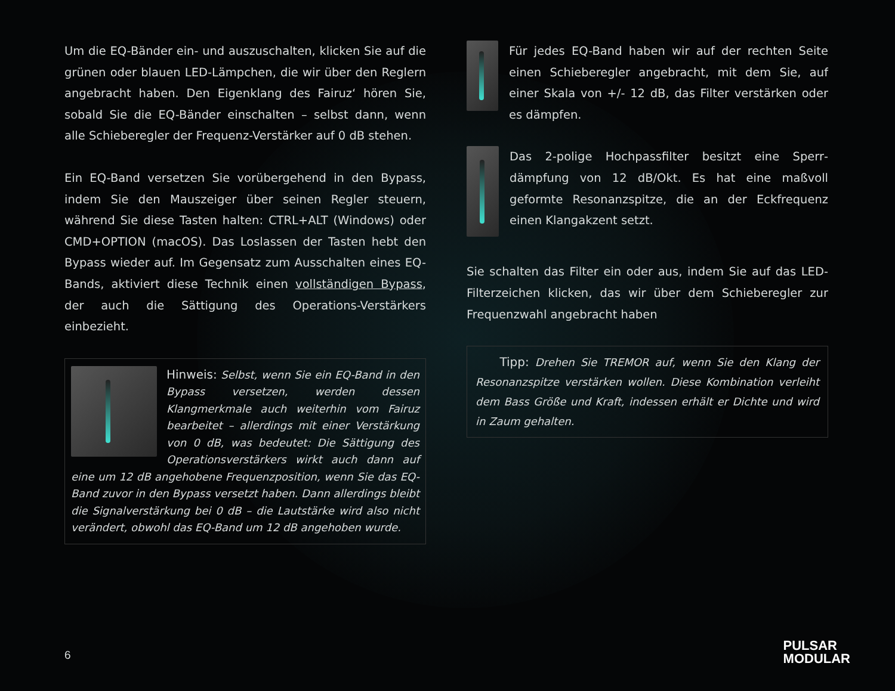Um die EQ-Bänder ein- und auszuschalten, klicken Sie auf die grünen oder blauen LED-Lämpchen, die wir über den Reglern angebracht haben. Den Eigenklang des Fairuz‘ hören Sie, sobald Sie die EQ-Bänder einschalten – selbst dann, wenn alle Schieberegler der Frequenz-Verstärker auf 0 dB stehen.
Ein EQ-Band versetzen Sie vorübergehend in den Bypass, indem Sie den Mauszeiger über seinen Regler steuern, während Sie diese Tasten halten: CTRL+ALT (Windows) oder CMD+OPTION (macOS). Das Loslassen der Tasten hebt den Bypass wieder auf. Im Gegensatz zum Ausschalten eines EQ-Bands, aktiviert diese Technik einen vollständigen Bypass, der auch die Sättigung des Operations-Verstärkers einbezieht.
Hinweis: Selbst, wenn Sie ein EQ-Band in den Bypass versetzen, werden dessen Klangmerkmale auch weiterhin vom Fairuz bearbeitet – allerdings mit einer Verstärkung von 0 dB, was bedeutet: Die Sättigung des Operationsverstärkers wirkt auch dann auf eine um 12 dB angehobene Frequenzposition, wenn Sie das EQ-Band zuvor in den Bypass versetzt haben. Dann allerdings bleibt die Signalverstärkung bei 0 dB – die Lautstärke wird also nicht verändert, obwohl das EQ-Band um 12 dB angehoben wurde.
Für jedes EQ-Band haben wir auf der rechten Seite einen Schieberegler angebracht, mit dem Sie, auf einer Skala von +/- 12 dB, das Filter verstärken oder es dämpfen.
Das 2-polige Hochpassfilter besitzt eine Sperr­dämpfung von 12 dB/Okt. Es hat eine maßvoll geformte Resonanzspitze, die an der Eckfrequenz einen Klangakzent setzt.
Sie schalten das Filter ein oder aus, indem Sie auf das LED-Filterzeichen klicken, das wir über dem Schieberegler zur Frequenzwahl angebracht haben
Tipp: Drehen Sie TREMOR auf, wenn Sie den Klang der Resonanzspitze verstärken wollen. Diese Kombination verleiht dem Bass Größe und Kraft, indessen erhält er Dichte und wird in Zaum gehalten.
6
PULSAR
MODULAR